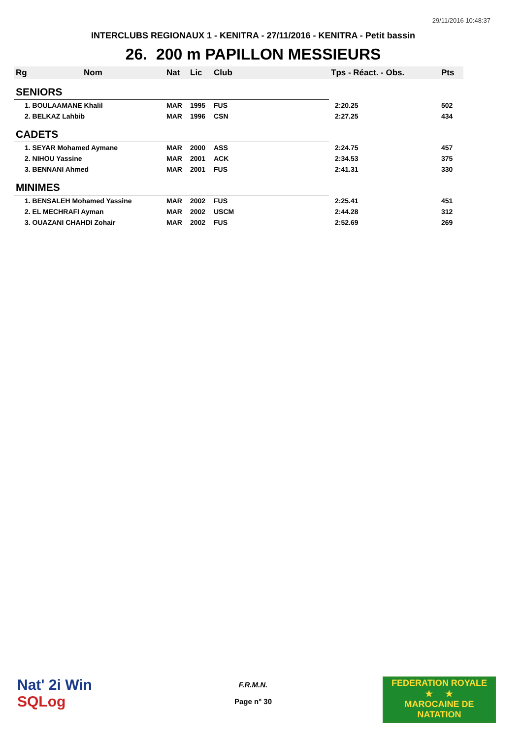29/11/2016 10:48:37
INTERCLUBS REGIONAUX 1 - KENITRA - 27/11/2016 - KENITRA - Petit bassin
26. 200 m PAPILLON MESSIEURS
| Rg | Nom | Nat | Lic | Club | Tps - Réact. - Obs. | Pts |
| --- | --- | --- | --- | --- | --- | --- |
| SENIORS | | | | | | |
| 1. BOULAAMANE Khalil | | MAR | 1995 | FUS | 2:20.25 | 502 |
| 2. BELKAZ Lahbib | | MAR | 1996 | CSN | 2:27.25 | 434 |
| CADETS | | | | | | |
| 1. SEYAR Mohamed Aymane | | MAR | 2000 | ASS | 2:24.75 | 457 |
| 2. NIHOU Yassine | | MAR | 2001 | ACK | 2:34.53 | 375 |
| 3. BENNANI Ahmed | | MAR | 2001 | FUS | 2:41.31 | 330 |
| MINIMES | | | | | | |
| 1. BENSALEH Mohamed Yassine | | MAR | 2002 | FUS | 2:25.41 | 451 |
| 2. EL MECHRAFI Ayman | | MAR | 2002 | USCM | 2:44.28 | 312 |
| 3. OUAZANI CHAHDI Zohair | | MAR | 2002 | FUS | 2:52.69 | 269 |
Nat' 2i Win
SQLog
F.R.M.N.
Page n° 30
FEDERATION ROYALE
★ ★
MAROCAINE DE NATATION